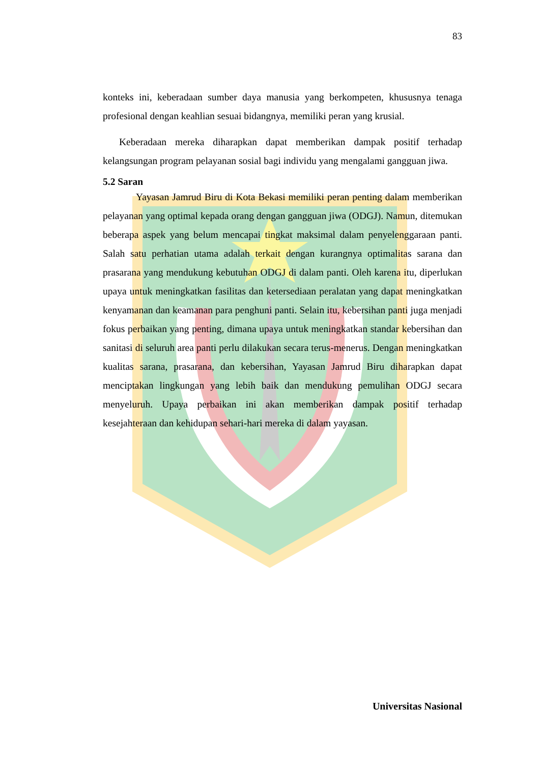83
konteks ini, keberadaan sumber daya manusia yang berkompeten, khususnya tenaga profesional dengan keahlian sesuai bidangnya, memiliki peran yang krusial.
Keberadaan mereka diharapkan dapat memberikan dampak positif terhadap kelangsungan program pelayanan sosial bagi individu yang mengalami gangguan jiwa.
5.2 Saran
Yayasan Jamrud Biru di Kota Bekasi memiliki peran penting dalam memberikan pelayanan yang optimal kepada orang dengan gangguan jiwa (ODGJ). Namun, ditemukan beberapa aspek yang belum mencapai tingkat maksimal dalam penyelenggaraan panti. Salah satu perhatian utama adalah terkait dengan kurangnya optimalitas sarana dan prasarana yang mendukung kebutuhan ODGJ di dalam panti. Oleh karena itu, diperlukan upaya untuk meningkatkan fasilitas dan ketersediaan peralatan yang dapat meningkatkan kenyamanan dan keamanan para penghuni panti. Selain itu, kebersihan panti juga menjadi fokus perbaikan yang penting, dimana upaya untuk meningkatkan standar kebersihan dan sanitasi di seluruh area panti perlu dilakukan secara terus-menerus. Dengan meningkatkan kualitas sarana, prasarana, dan kebersihan, Yayasan Jamrud Biru diharapkan dapat menciptakan lingkungan yang lebih baik dan mendukung pemulihan ODGJ secara menyeluruh. Upaya perbaikan ini akan memberikan dampak positif terhadap kesejahteraan dan kehidupan sehari-hari mereka di dalam yayasan.
Universitas Nasional